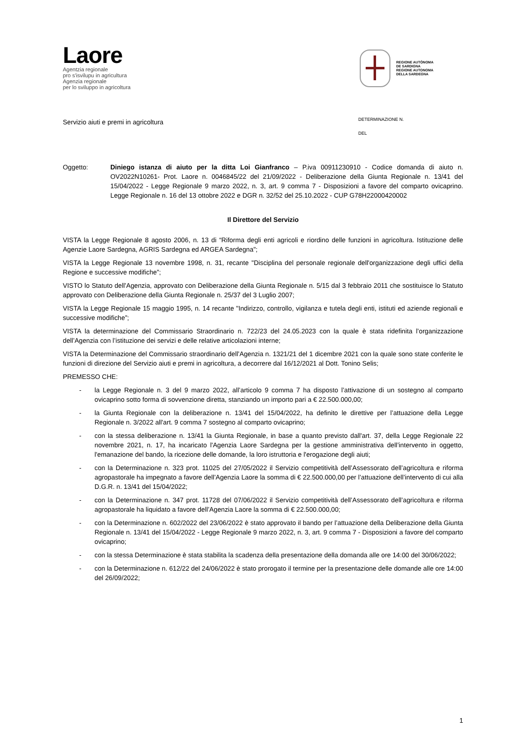Laore
Agentzia regionale
pro s'isvilupu in agricultura
Agenzia regionale
per lo sviluppo in agricoltura
REGIONE AUTÒNOMA
DE SARDIGNA
REGIONE AUTONOMA
DELLA SARDEGNA
Servizio aiuti e premi in agricoltura
DETERMINAZIONE N.
DEL
Oggetto: Diniego istanza di aiuto per la ditta Loi Gianfranco – P.iva 00911230910 - Codice domanda di aiuto n. OV2022N10261- Prot. Laore n. 0046845/22 del 21/09/2022 - Deliberazione della Giunta Regionale n. 13/41 del 15/04/2022 - Legge Regionale 9 marzo 2022, n. 3, art. 9 comma 7 - Disposizioni a favore del comparto ovicaprino. Legge Regionale n. 16 del 13 ottobre 2022 e DGR n. 32/52 del 25.10.2022 - CUP G78H22000420002
Il Direttore del Servizio
VISTA la Legge Regionale 8 agosto 2006, n. 13 di “Riforma degli enti agricoli e riordino delle funzioni in agricoltura. Istituzione delle Agenzie Laore Sardegna, AGRIS Sardegna ed ARGEA Sardegna";
VISTA la Legge Regionale 13 novembre 1998, n. 31, recante "Disciplina del personale regionale dell'organizzazione degli uffici della Regione e successive modifiche”;
VISTO lo Statuto dell’Agenzia, approvato con Deliberazione della Giunta Regionale n. 5/15 dal 3 febbraio 2011 che sostituisce lo Statuto approvato con Deliberazione della Giunta Regionale n. 25/37 del 3 Luglio 2007;
VISTA la Legge Regionale 15 maggio 1995, n. 14 recante "Indirizzo, controllo, vigilanza e tutela degli enti, istituti ed aziende regionali e successive modifiche”;
VISTA la determinazione del Commissario Straordinario n. 722/23 del 24.05.2023 con la quale è stata ridefinita l’organizzazione dell’Agenzia con l’istituzione dei servizi e delle relative articolazioni interne;
VISTA la Determinazione del Commissario straordinario dell’Agenzia n. 1321/21 del 1 dicembre 2021 con la quale sono state conferite le funzioni di direzione del Servizio aiuti e premi in agricoltura, a decorrere dal 16/12/2021 al Dott. Tonino Selis;
PREMESSO CHE:
- la Legge Regionale n. 3 del 9 marzo 2022, all’articolo 9 comma 7 ha disposto l’attivazione di un sostegno al comparto ovicaprino sotto forma di sovvenzione diretta, stanziando un importo pari a € 22.500.000,00;
- la Giunta Regionale con la deliberazione n. 13/41 del 15/04/2022, ha definito le direttive per l’attuazione della Legge Regionale n. 3/2022 all'art. 9 comma 7 sostegno al comparto ovicaprino;
- con la stessa deliberazione n. 13/41 la Giunta Regionale, in base a quanto previsto dall'art. 37, della Legge Regionale 22 novembre 2021, n. 17, ha incaricato l'Agenzia Laore Sardegna per la gestione amministrativa dell’intervento in oggetto, l'emanazione del bando, la ricezione delle domande, la loro istruttoria e l'erogazione degli aiuti;
- con la Determinazione n. 323 prot. 11025 del 27/05/2022 il Servizio competitività dell’Assessorato dell’agricoltura e riforma agropastorale ha impegnato a favore dell’Agenzia Laore la somma di € 22.500.000,00 per l’attuazione dell’intervento di cui alla D.G.R. n. 13/41 del 15/04/2022;
- con la Determinazione n. 347 prot. 11728 del 07/06/2022 il Servizio competitività dell’Assessorato dell’agricoltura e riforma agropastorale ha liquidato a favore dell’Agenzia Laore la somma di € 22.500.000,00;
- con la Determinazione n. 602/2022 del 23/06/2022 è stato approvato il bando per l’attuazione della Deliberazione della Giunta Regionale n. 13/41 del 15/04/2022 - Legge Regionale 9 marzo 2022, n. 3, art. 9 comma 7 - Disposizioni a favore del comparto ovicaprino;
- con la stessa Determinazione è stata stabilita la scadenza della presentazione della domanda alle ore 14:00 del 30/06/2022;
- con la Determinazione n. 612/22 del 24/06/2022 è stato prorogato il termine per la presentazione delle domande alle ore 14:00 del 26/09/2022;
1